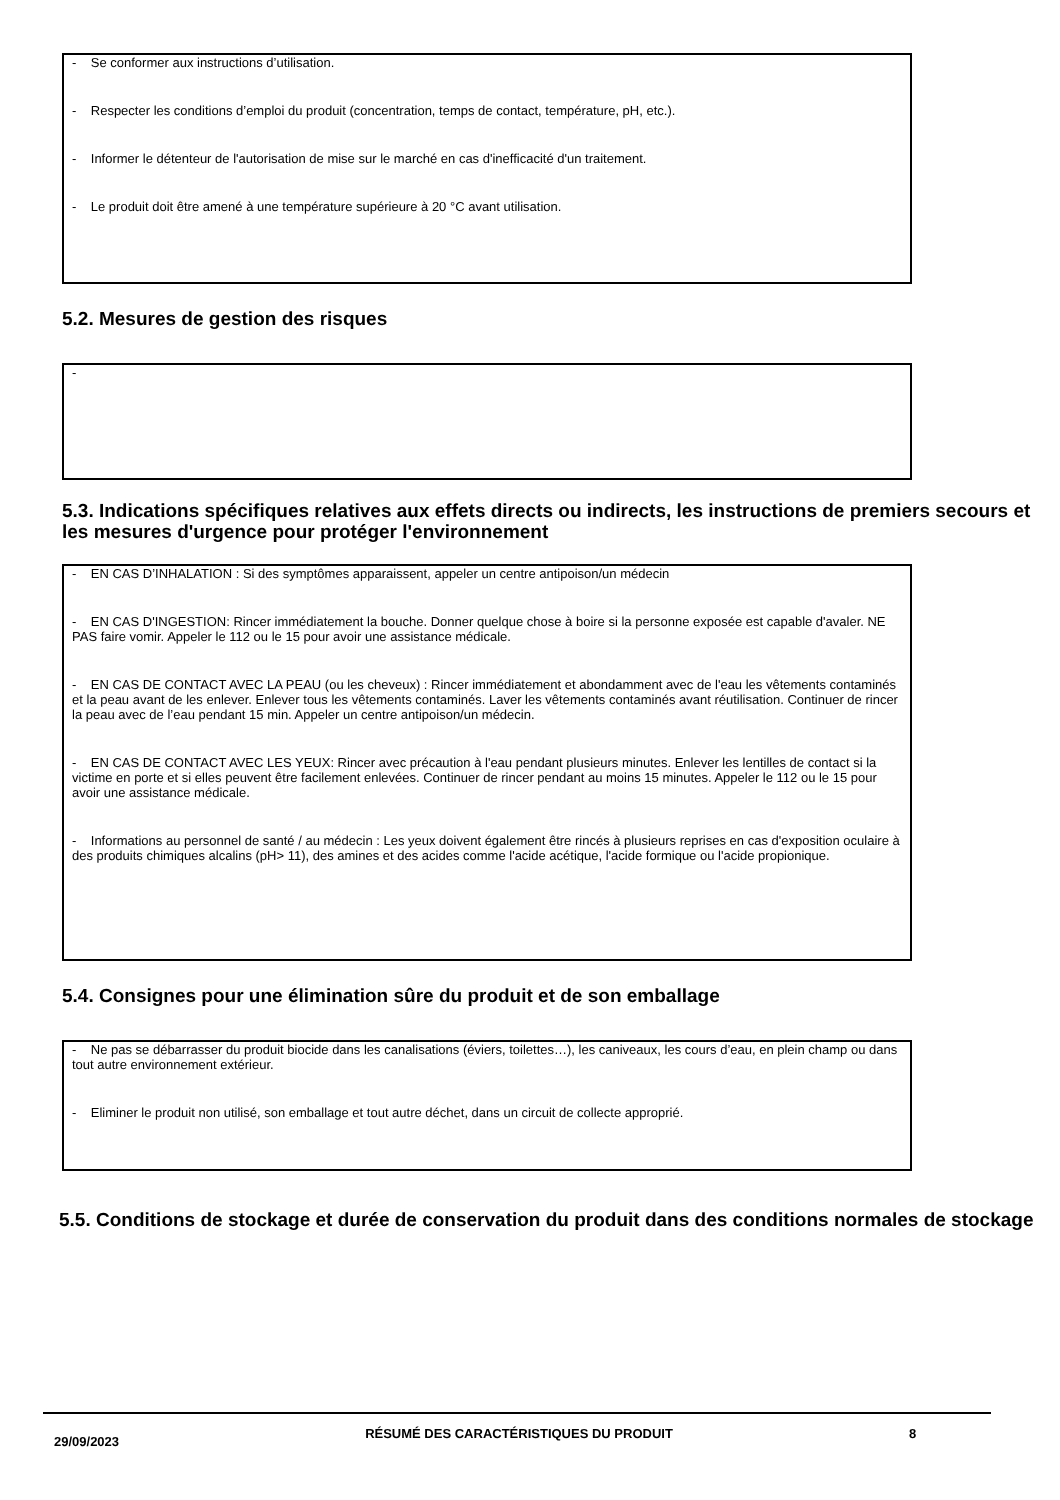- Se conformer aux instructions d’utilisation.
- Respecter les conditions d’emploi du produit (concentration, temps de contact, température, pH, etc.).
- Informer le détenteur de l'autorisation de mise sur le marché en cas d'inefficacité d'un traitement.
- Le produit doit être amené à une température supérieure à 20 °C avant utilisation.
5.2. Mesures de gestion des risques
-
5.3. Indications spécifiques relatives aux effets directs ou indirects, les instructions de premiers secours et les mesures d'urgence pour protéger l'environnement
- EN CAS D’INHALATION : Si des symptômes apparaissent, appeler un centre antipoison/un médecin
- EN CAS D'INGESTION: Rincer immédiatement la bouche. Donner quelque chose à boire si la personne exposée est capable d'avaler. NE PAS faire vomir. Appeler le 112 ou le 15 pour avoir une assistance médicale.
- EN CAS DE CONTACT AVEC LA PEAU (ou les cheveux) : Rincer immédiatement et abondamment avec de l'eau les vêtements contaminés et la peau avant de les enlever. Enlever tous les vêtements contaminés. Laver les vêtements contaminés avant réutilisation. Continuer de rincer la peau avec de l’eau pendant 15 min. Appeler un centre antipoison/un médecin.
- EN CAS DE CONTACT AVEC LES YEUX: Rincer avec précaution à l'eau pendant plusieurs minutes. Enlever les lentilles de contact si la victime en porte et si elles peuvent être facilement enlevées. Continuer de rincer pendant au moins 15 minutes. Appeler le 112 ou le 15 pour avoir une assistance médicale.
- Informations au personnel de santé / au médecin : Les yeux doivent également être rincés à plusieurs reprises en cas d'exposition oculaire à des produits chimiques alcalins (pH> 11), des amines et des acides comme l'acide acétique, l'acide formique ou l'acide propionique.
5.4. Consignes pour une élimination sûre du produit et de son emballage
- Ne pas se débarrasser du produit biocide dans les canalisations (éviers, toilettes…), les caniveaux, les cours d’eau, en plein champ ou dans tout autre environnement extérieur.
- Eliminer le produit non utilisé, son emballage et tout autre déchet, dans un circuit de collecte approprié.
5.5. Conditions de stockage et durée de conservation du produit dans des conditions normales de stockage
29/09/2023
RÉSUMÉ DES CARACTÉRISTIQUES DU PRODUIT 8